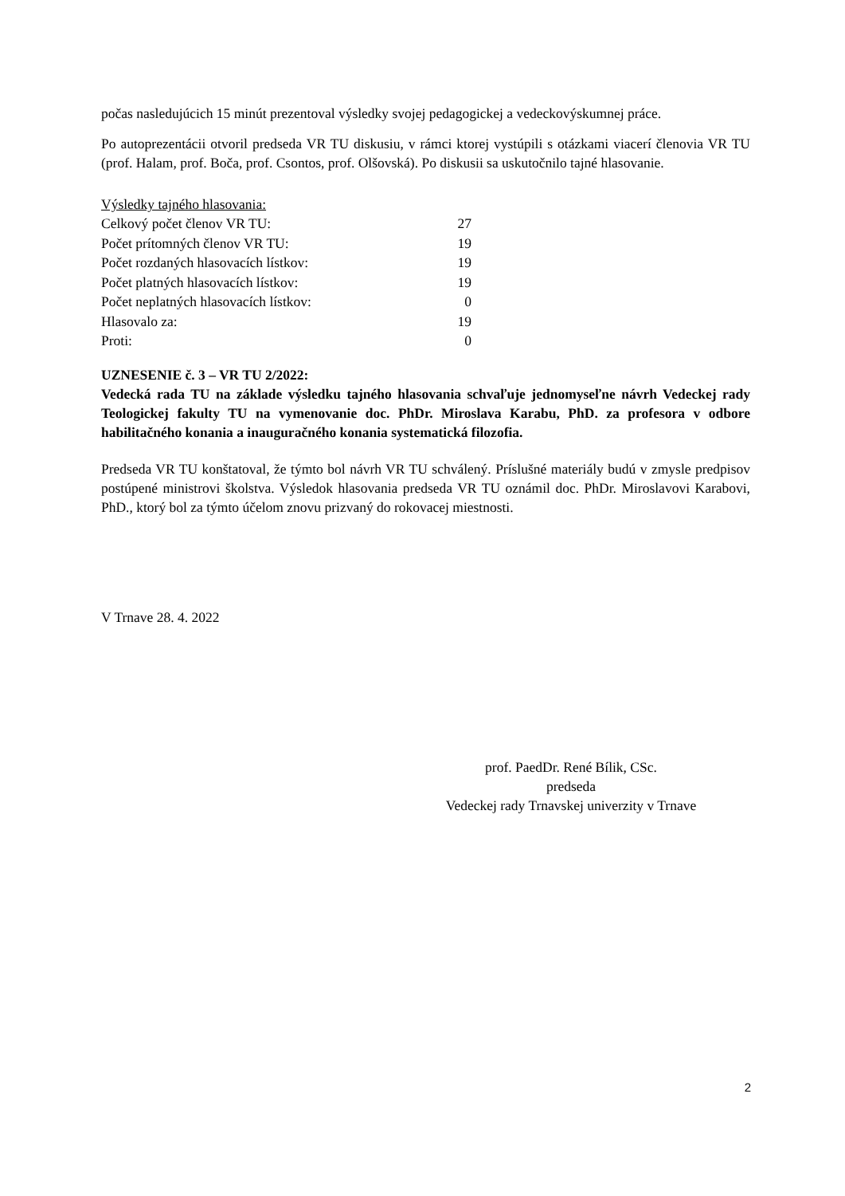počas nasledujúcich 15 minút prezentoval výsledky svojej pedagogickej a vedeckovýskumnej práce.
Po autoprezentácii otvoril predseda VR TU diskusiu, v rámci ktorej vystúpili s otázkami viacerí členovia VR TU (prof. Halam, prof. Boča, prof. Csontos, prof. Olšovská). Po diskusii sa uskutočnilo tajné hlasovanie.
Výsledky tajného hlasovania:
| Celkový počet členov VR TU: | 27 |
| Počet prítomných členov VR TU: | 19 |
| Počet rozdaných hlasovacích lístkov: | 19 |
| Počet platných hlasovacích lístkov: | 19 |
| Počet neplatných hlasovacích lístkov: | 0 |
| Hlasovalo za: | 19 |
| Proti: | 0 |
UZNESENIE č. 3 – VR TU 2/2022:
Vedecká rada TU na základe výsledku tajného hlasovania schvaľuje jednomyseľne návrh Vedeckej rady Teologickej fakulty TU na vymenovanie doc. PhDr. Miroslava Karabu, PhD. za profesora v odbore habilitačného konania a inauguračného konania systematická filozofia.
Predseda VR TU konštatoval, že týmto bol návrh VR TU schválený. Príslušné materiály budú v zmysle predpisov postúpené ministrovi školstva. Výsledok hlasovania predseda VR TU oznámil doc. PhDr. Miroslavovi Karabovi, PhD., ktorý bol za týmto účelom znovu prizvaný do rokovacej miestnosti.
V Trnave 28. 4. 2022
prof. PaedDr. René Bílik, CSc.
predseda
Vedeckej rady Trnavskej univerzity v Trnave
2